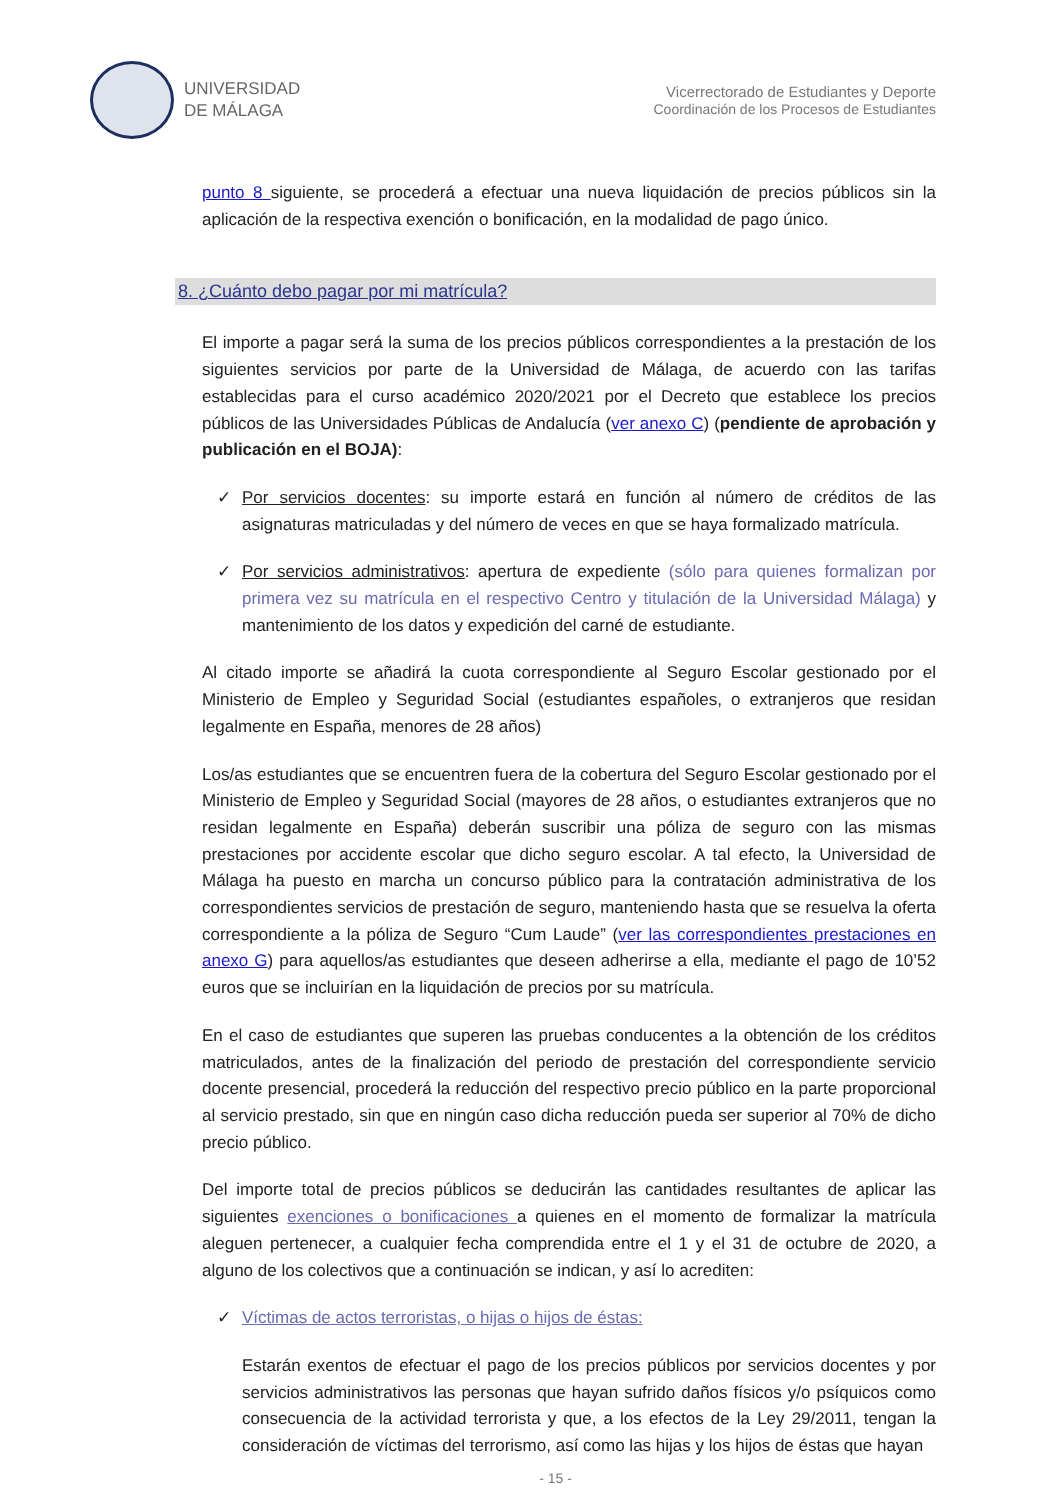UNIVERSIDAD
DE MÁLAGA
Vicerrectorado de Estudiantes y Deporte
Coordinación de los Procesos de Estudiantes
punto 8 siguiente, se procederá a efectuar una nueva liquidación de precios públicos sin la aplicación de la respectiva exención o bonificación, en la modalidad de pago único.
8. ¿Cuánto debo pagar por mi matrícula?
El importe a pagar será la suma de los precios públicos correspondientes a la prestación de los siguientes servicios por parte de la Universidad de Málaga, de acuerdo con las tarifas establecidas para el curso académico 2020/2021 por el Decreto que establece los precios públicos de las Universidades Públicas de Andalucía (ver anexo C) (pendiente de aprobación y publicación en el BOJA):
✓ Por servicios docentes: su importe estará en función al número de créditos de las asignaturas matriculadas y del número de veces en que se haya formalizado matrícula.
✓ Por servicios administrativos: apertura de expediente (sólo para quienes formalizan por primera vez su matrícula en el respectivo Centro y titulación de la Universidad Málaga) y mantenimiento de los datos y expedición del carné de estudiante.
Al citado importe se añadirá la cuota correspondiente al Seguro Escolar gestionado por el Ministerio de Empleo y Seguridad Social (estudiantes españoles, o extranjeros que residan legalmente en España, menores de 28 años)
Los/as estudiantes que se encuentren fuera de la cobertura del Seguro Escolar gestionado por el Ministerio de Empleo y Seguridad Social (mayores de 28 años, o estudiantes extranjeros que no residan legalmente en España) deberán suscribir una póliza de seguro con las mismas prestaciones por accidente escolar que dicho seguro escolar. A tal efecto, la Universidad de Málaga ha puesto en marcha un concurso público para la contratación administrativa de los correspondientes servicios de prestación de seguro, manteniendo hasta que se resuelva la oferta correspondiente a la póliza de Seguro “Cum Laude” (ver las correspondientes prestaciones en anexo G) para aquellos/as estudiantes que deseen adherirse a ella, mediante el pago de 10’52 euros que se incluirían en la liquidación de precios por su matrícula.
En el caso de estudiantes que superen las pruebas conducentes a la obtención de los créditos matriculados, antes de la finalización del periodo de prestación del correspondiente servicio docente presencial, procederá la reducción del respectivo precio público en la parte proporcional al servicio prestado, sin que en ningún caso dicha reducción pueda ser superior al 70% de dicho precio público.
Del importe total de precios públicos se deducirán las cantidades resultantes de aplicar las siguientes exenciones o bonificaciones a quienes en el momento de formalizar la matrícula aleguen pertenecer, a cualquier fecha comprendida entre el 1 y el 31 de octubre de 2020, a alguno de los colectivos que a continuación se indican, y así lo acrediten:
✓ Víctimas de actos terroristas, o hijas o hijos de éstas:
Estarán exentos de efectuar el pago de los precios públicos por servicios docentes y por servicios administrativos las personas que hayan sufrido daños físicos y/o psíquicos como consecuencia de la actividad terrorista y que, a los efectos de la Ley 29/2011, tengan la consideración de víctimas del terrorismo, así como las hijas y los hijos de éstas que hayan
- 15 -